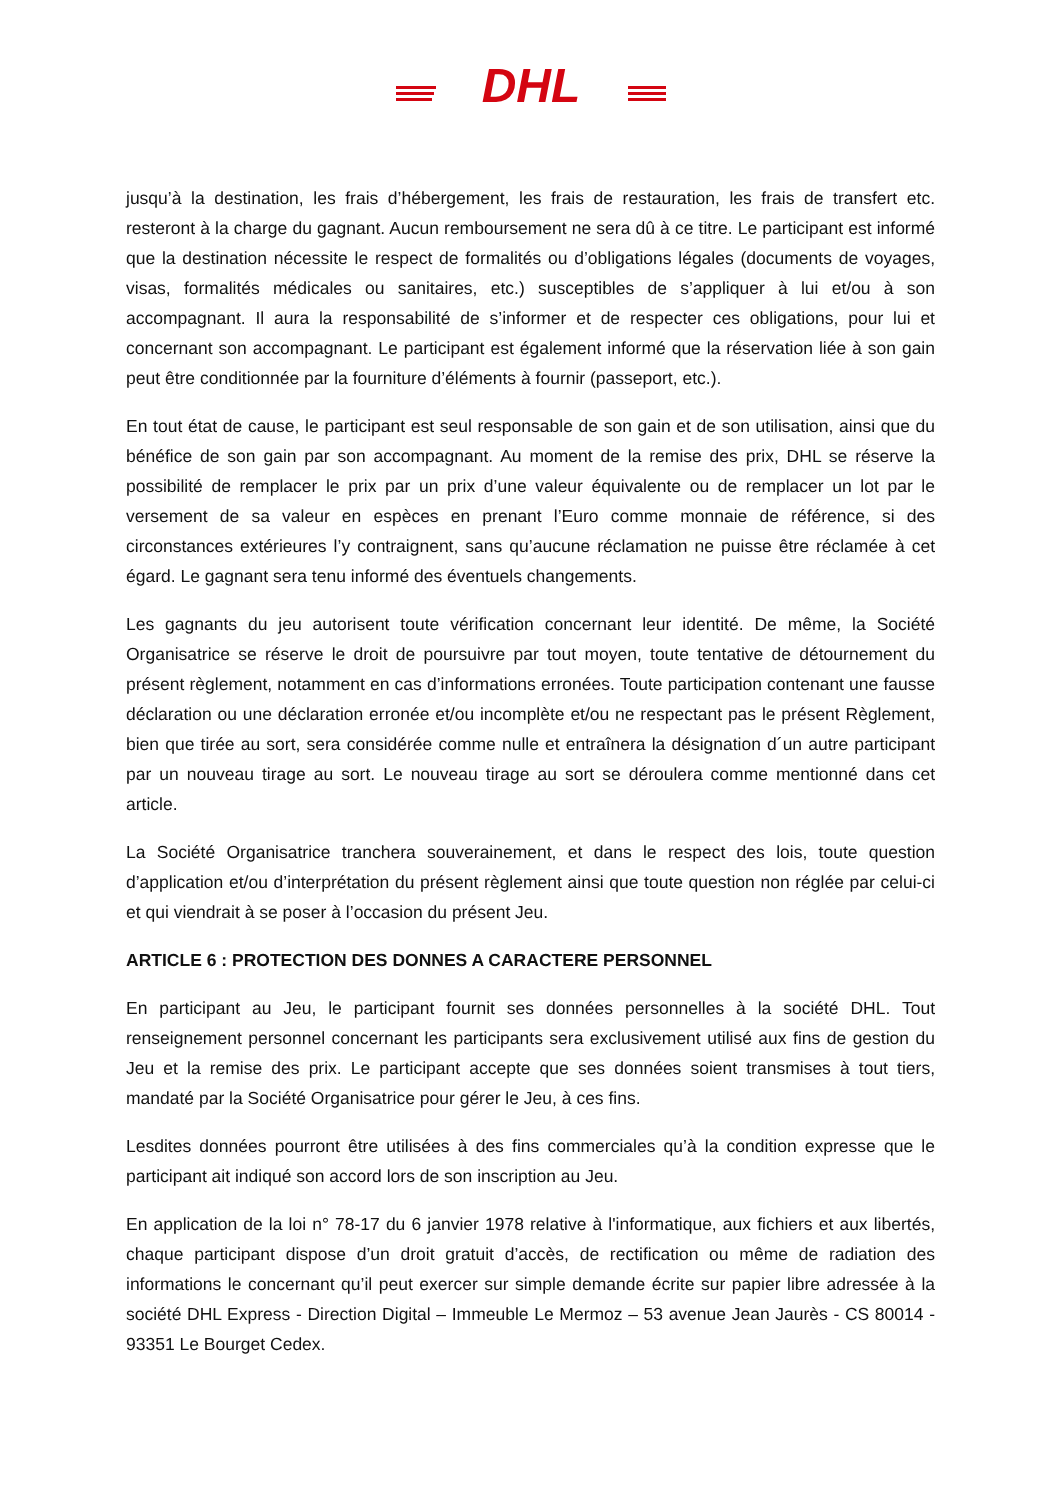DHL
jusqu’à la destination, les frais d’hébergement, les frais de restauration, les frais de transfert etc. resteront à la charge du gagnant. Aucun remboursement ne sera dû à ce titre. Le participant est informé que la destination nécessite le respect de formalités ou d’obligations légales (documents de voyages, visas, formalités médicales ou sanitaires, etc.) susceptibles de s’appliquer à lui et/ou à son accompagnant. Il aura la responsabilité de s’informer et de respecter ces obligations, pour lui et concernant son accompagnant. Le participant est également informé que la réservation liée à son gain peut être conditionnée par la fourniture d’éléments à fournir (passeport, etc.).
En tout état de cause, le participant est seul responsable de son gain et de son utilisation, ainsi que du bénéfice de son gain par son accompagnant. Au moment de la remise des prix, DHL se réserve la possibilité de remplacer le prix par un prix d’une valeur équivalente ou de remplacer un lot par le versement de sa valeur en espèces en prenant l’Euro comme monnaie de référence, si des circonstances extérieures l’y contraignent, sans qu’aucune réclamation ne puisse être réclamée à cet égard. Le gagnant sera tenu informé des éventuels changements.
Les gagnants du jeu autorisent toute vérification concernant leur identité. De même, la Société Organisatrice se réserve le droit de poursuivre par tout moyen, toute tentative de détournement du présent règlement, notamment en cas d’informations erronées. Toute participation contenant une fausse déclaration ou une déclaration erronée et/ou incomplète et/ou ne respectant pas le présent Règlement, bien que tirée au sort, sera considérée comme nulle et entraînera la désignation d´un autre participant par un nouveau tirage au sort. Le nouveau tirage au sort se déroulera comme mentionné dans cet article.
La Société Organisatrice tranchera souverainement, et dans le respect des lois, toute question d’application et/ou d’interprétation du présent règlement ainsi que toute question non réglée par celui-ci et qui viendrait à se poser à l’occasion du présent Jeu.
ARTICLE 6 : PROTECTION DES DONNES A CARACTERE PERSONNEL
En participant au Jeu, le participant fournit ses données personnelles à la société DHL. Tout renseignement personnel concernant les participants sera exclusivement utilisé aux fins de gestion du Jeu et la remise des prix. Le participant accepte que ses données soient transmises à tout tiers, mandaté par la Société Organisatrice pour gérer le Jeu, à ces fins.
Lesdites données pourront être utilisées à des fins commerciales qu’à la condition expresse que le participant ait indiqué son accord lors de son inscription au Jeu.
En application de la loi n° 78-17 du 6 janvier 1978 relative à l'informatique, aux fichiers et aux libertés, chaque participant dispose d’un droit gratuit d’accès, de rectification ou même de radiation des informations le concernant qu’il peut exercer sur simple demande écrite sur papier libre adressée à la société DHL Express - Direction Digital – Immeuble Le Mermoz – 53 avenue Jean Jaurès - CS 80014 - 93351 Le Bourget Cedex.